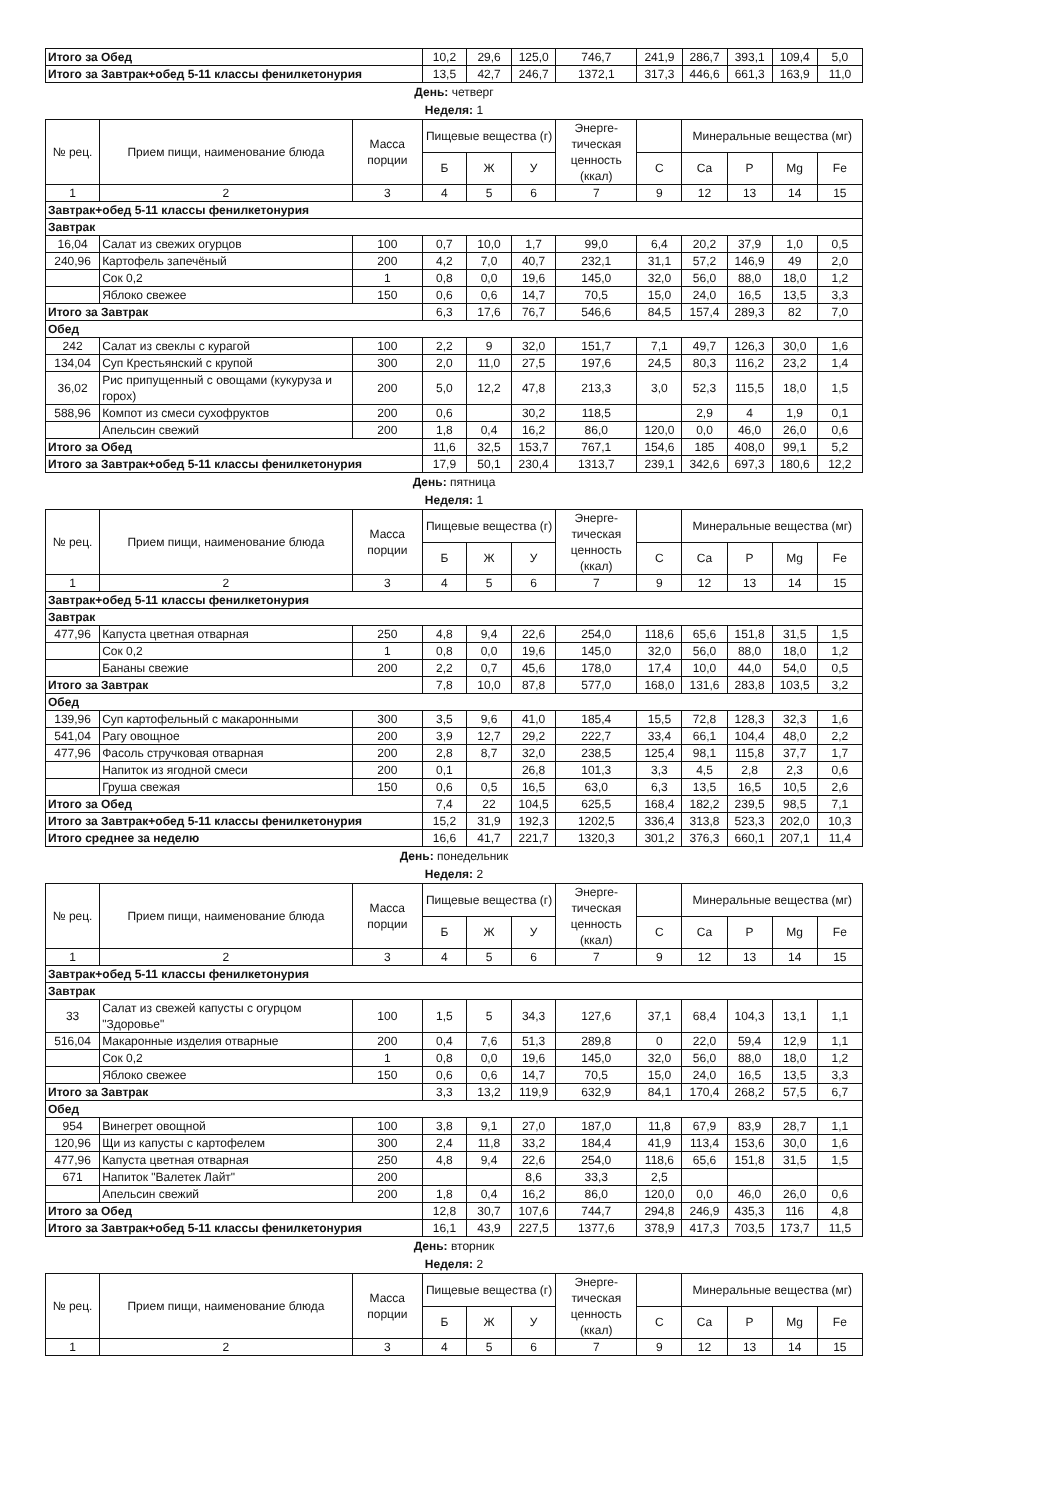| Итого за Обед | 10,2 | 29,6 | 125,0 | 746,7 | 241,9 | 286,7 | 393,1 | 109,4 | 5,0 |
| Итого за Завтрак+обед 5-11 классы фенилкетонурия | 13,5 | 42,7 | 246,7 | 1372,1 | 317,3 | 446,6 | 661,3 | 163,9 | 11,0 |
День: четверг
Неделя: 1
| № рец. | Прием пищи, наименование блюда | Масса порции | Пищевые вещества (г) | | | Энерге-тическая ценность (ккал) | | Минеральные вещества (мг) | | | |
| --- | --- | --- | --- | --- | --- | --- | --- | --- | --- | --- | --- |
| | | | Б | Ж | У | | C | Ca | P | Mg | Fe |
| 1 | 2 | 3 | 4 | 5 | 6 | 7 | 9 | 12 | 13 | 14 | 15 |
| Завтрак+обед 5-11 классы фенилкетонурия | | | | | | | | | | | |
| Завтрак | | | | | | | | | | | |
| 16,04 | Салат из свежих огурцов | 100 | 0,7 | 10,0 | 1,7 | 99,0 | 6,4 | 20,2 | 37,9 | 1,0 | 0,5 |
| 240,96 | Картофель запечёный | 200 | 4,2 | 7,0 | 40,7 | 232,1 | 31,1 | 57,2 | 146,9 | 49 | 2,0 |
| | Сок 0,2 | 1 | 0,8 | 0,0 | 19,6 | 145,0 | 32,0 | 56,0 | 88,0 | 18,0 | 1,2 |
| | Яблоко свежее | 150 | 0,6 | 0,6 | 14,7 | 70,5 | 15,0 | 24,0 | 16,5 | 13,5 | 3,3 |
| Итого за Завтрак | | | 6,3 | 17,6 | 76,7 | 546,6 | 84,5 | 157,4 | 289,3 | 82 | 7,0 |
| Обед | | | | | | | | | | | |
| 242 | Салат из свеклы с курагой | 100 | 2,2 | 9 | 32,0 | 151,7 | 7,1 | 49,7 | 126,3 | 30,0 | 1,6 |
| 134,04 | Суп Крестьянский с крупой | 300 | 2,0 | 11,0 | 27,5 | 197,6 | 24,5 | 80,3 | 116,2 | 23,2 | 1,4 |
| 36,02 | Рис припущенный с овощами (кукуруза и горох) | 200 | 5,0 | 12,2 | 47,8 | 213,3 | 3,0 | 52,3 | 115,5 | 18,0 | 1,5 |
| 588,96 | Компот из смеси сухофруктов | 200 | 0,6 | | 30,2 | 118,5 | | 2,9 | 4 | 1,9 | 0,1 |
| | Апельсин свежий | 200 | 1,8 | 0,4 | 16,2 | 86,0 | 120,0 | 0,0 | 46,0 | 26,0 | 0,6 |
| Итого за Обед | | | 11,6 | 32,5 | 153,7 | 767,1 | 154,6 | 185 | 408,0 | 99,1 | 5,2 |
| Итого за Завтрак+обед 5-11 классы фенилкетонурия | | | 17,9 | 50,1 | 230,4 | 1313,7 | 239,1 | 342,6 | 697,3 | 180,6 | 12,2 |
День: пятница
Неделя: 1
| № рец. | Прием пищи, наименование блюда | Масса порции | Пищевые вещества (г) | | | Энерге-тическая ценность (ккал) | | Минеральные вещества (мг) | | | |
| --- | --- | --- | --- | --- | --- | --- | --- | --- | --- | --- | --- |
| | | | Б | Ж | У | | C | Ca | P | Mg | Fe |
| 1 | 2 | 3 | 4 | 5 | 6 | 7 | 9 | 12 | 13 | 14 | 15 |
| Завтрак+обед 5-11 классы фенилкетонурия | | | | | | | | | | | |
| Завтрак | | | | | | | | | | | |
| 477,96 | Капуста цветная отварная | 250 | 4,8 | 9,4 | 22,6 | 254,0 | 118,6 | 65,6 | 151,8 | 31,5 | 1,5 |
| | Сок 0,2 | 1 | 0,8 | 0,0 | 19,6 | 145,0 | 32,0 | 56,0 | 88,0 | 18,0 | 1,2 |
| | Бананы свежие | 200 | 2,2 | 0,7 | 45,6 | 178,0 | 17,4 | 10,0 | 44,0 | 54,0 | 0,5 |
| Итого за Завтрак | | | 7,8 | 10,0 | 87,8 | 577,0 | 168,0 | 131,6 | 283,8 | 103,5 | 3,2 |
| Обед | | | | | | | | | | | |
| 139,96 | Суп картофельный с макаронными | 300 | 3,5 | 9,6 | 41,0 | 185,4 | 15,5 | 72,8 | 128,3 | 32,3 | 1,6 |
| 541,04 | Рагу овощное | 200 | 3,9 | 12,7 | 29,2 | 222,7 | 33,4 | 66,1 | 104,4 | 48,0 | 2,2 |
| 477,96 | Фасоль стручковая отварная | 200 | 2,8 | 8,7 | 32,0 | 238,5 | 125,4 | 98,1 | 115,8 | 37,7 | 1,7 |
| | Напиток из ягодной смеси | 200 | 0,1 | | 26,8 | 101,3 | 3,3 | 4,5 | 2,8 | 2,3 | 0,6 |
| | Груша свежая | 150 | 0,6 | 0,5 | 16,5 | 63,0 | 6,3 | 13,5 | 16,5 | 10,5 | 2,6 |
| Итого за Обед | | | 7,4 | 22 | 104,5 | 625,5 | 168,4 | 182,2 | 239,5 | 98,5 | 7,1 |
| Итого за Завтрак+обед 5-11 классы фенилкетонурия | | | 15,2 | 31,9 | 192,3 | 1202,5 | 336,4 | 313,8 | 523,3 | 202,0 | 10,3 |
| Итого среднее за неделю | | | 16,6 | 41,7 | 221,7 | 1320,3 | 301,2 | 376,3 | 660,1 | 207,1 | 11,4 |
День: понедельник
Неделя: 2
| № рец. | Прием пищи, наименование блюда | Масса порции | Пищевые вещества (г) | | | Энерге-тическая ценность (ккал) | | Минеральные вещества (мг) | | | |
| --- | --- | --- | --- | --- | --- | --- | --- | --- | --- | --- | --- |
| | | | Б | Ж | У | | C | Ca | P | Mg | Fe |
| 1 | 2 | 3 | 4 | 5 | 6 | 7 | 9 | 12 | 13 | 14 | 15 |
| Завтрак+обед 5-11 классы фенилкетонурия | | | | | | | | | | | |
| Завтрак | | | | | | | | | | | |
| 33 | Салат из свежей капусты с огурцом "Здоровье" | 100 | 1,5 | 5 | 34,3 | 127,6 | 37,1 | 68,4 | 104,3 | 13,1 | 1,1 |
| 516,04 | Макаронные изделия отварные | 200 | 0,4 | 7,6 | 51,3 | 289,8 | 0 | 22,0 | 59,4 | 12,9 | 1,1 |
| | Сок 0,2 | 1 | 0,8 | 0,0 | 19,6 | 145,0 | 32,0 | 56,0 | 88,0 | 18,0 | 1,2 |
| | Яблоко свежее | 150 | 0,6 | 0,6 | 14,7 | 70,5 | 15,0 | 24,0 | 16,5 | 13,5 | 3,3 |
| Итого за Завтрак | | | 3,3 | 13,2 | 119,9 | 632,9 | 84,1 | 170,4 | 268,2 | 57,5 | 6,7 |
| Обед | | | | | | | | | | | |
| 954 | Винегрет овощной | 100 | 3,8 | 9,1 | 27,0 | 187,0 | 11,8 | 67,9 | 83,9 | 28,7 | 1,1 |
| 120,96 | Щи из капусты с картофелем | 300 | 2,4 | 11,8 | 33,2 | 184,4 | 41,9 | 113,4 | 153,6 | 30,0 | 1,6 |
| 477,96 | Капуста цветная отварная | 250 | 4,8 | 9,4 | 22,6 | 254,0 | 118,6 | 65,6 | 151,8 | 31,5 | 1,5 |
| 671 | Напиток "Валетек Лайт" | 200 | | | 8,6 | 33,3 | 2,5 | | | | |
| | Апельсин свежий | 200 | 1,8 | 0,4 | 16,2 | 86,0 | 120,0 | 0,0 | 46,0 | 26,0 | 0,6 |
| Итого за Обед | | | 12,8 | 30,7 | 107,6 | 744,7 | 294,8 | 246,9 | 435,3 | 116 | 4,8 |
| Итого за Завтрак+обед 5-11 классы фенилкетонурия | | | 16,1 | 43,9 | 227,5 | 1377,6 | 378,9 | 417,3 | 703,5 | 173,7 | 11,5 |
День: вторник
Неделя: 2
| № рец. | Прием пищи, наименование блюда | Масса порции | Пищевые вещества (г) | | | Энерге-тическая ценность (ккал) | | Минеральные вещества (мг) | | | |
| --- | --- | --- | --- | --- | --- | --- | --- | --- | --- | --- | --- |
| | | | Б | Ж | У | | C | Ca | P | Mg | Fe |
| 1 | 2 | 3 | 4 | 5 | 6 | 7 | 9 | 12 | 13 | 14 | 15 |